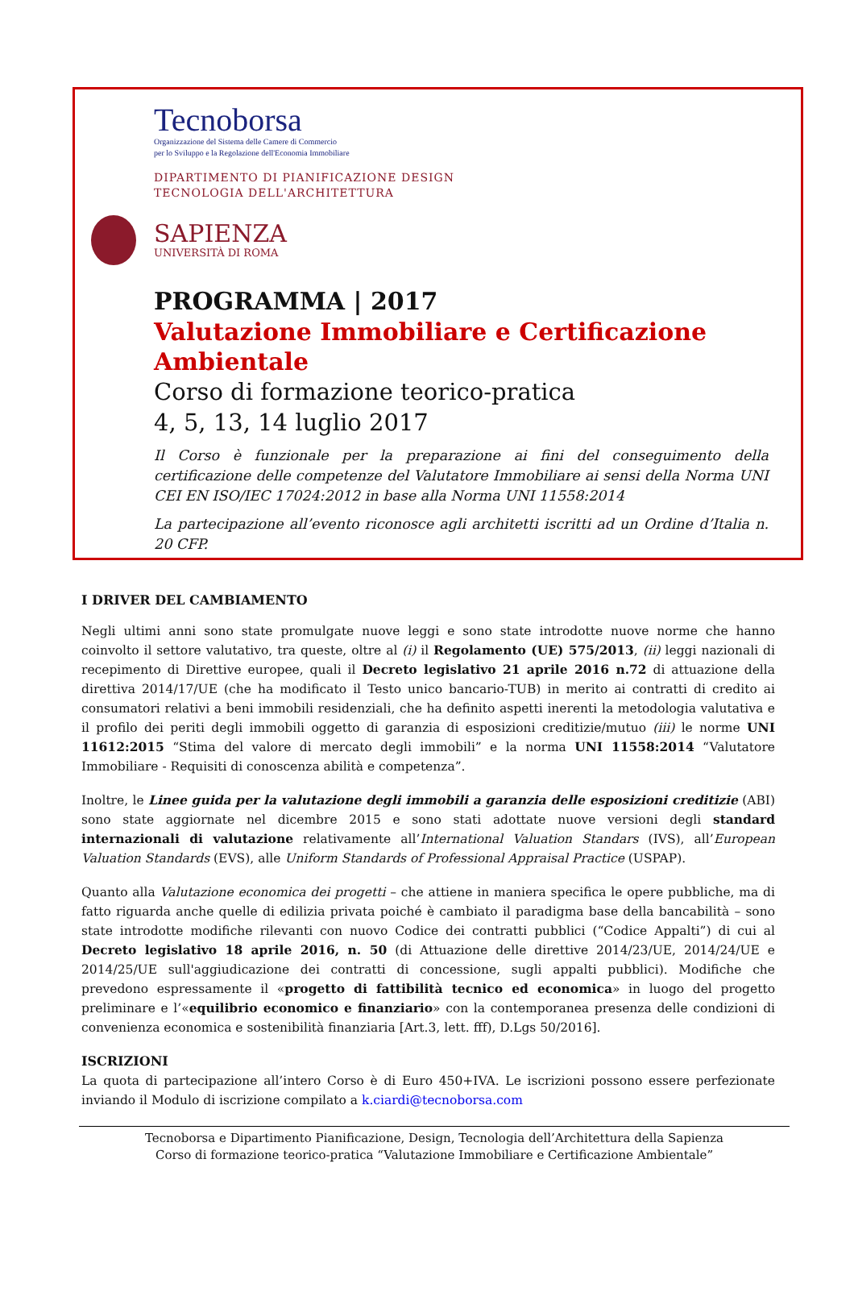Tecnoborsa
Organizzazione del Sistema delle Camere di Commercio
per lo Sviluppo e la Regolazione dell'Economia Immobiliare
DIPARTIMENTO DI PIANIFICAZIONE DESIGN
TECNOLOGIA DELL'ARCHITETTURA
SAPIENZA
UNIVERSITÀ DI ROMA
PROGRAMMA | 2017
Valutazione Immobiliare e Certificazione Ambientale
Corso di formazione teorico-pratica
4, 5, 13, 14 luglio 2017
Il Corso è funzionale per la preparazione ai fini del conseguimento della certificazione delle competenze del Valutatore Immobiliare ai sensi della Norma UNI CEI EN ISO/IEC 17024:2012 in base alla Norma UNI 11558:2014
La partecipazione all’evento riconosce agli architetti iscritti ad un Ordine d’Italia n. 20 CFP.
I DRIVER DEL CAMBIAMENTO
Negli ultimi anni sono state promulgate nuove leggi e sono state introdotte nuove norme che hanno coinvolto il settore valutativo, tra queste, oltre al (i) il Regolamento (UE) 575/2013, (ii) leggi nazionali di recepimento di Direttive europee, quali il Decreto legislativo 21 aprile 2016 n.72 di attuazione della direttiva 2014/17/UE (che ha modificato il Testo unico bancario-TUB) in merito ai contratti di credito ai consumatori relativi a beni immobili residenziali, che ha definito aspetti inerenti la metodologia valutativa e il profilo dei periti degli immobili oggetto di garanzia di esposizioni creditizie/mutuo (iii) le norme UNI 11612:2015 “Stima del valore di mercato degli immobili” e la norma UNI 11558:2014 “Valutatore Immobiliare - Requisiti di conoscenza abilità e competenza”.
Inoltre, le Linee guida per la valutazione degli immobili a garanzia delle esposizioni creditizie (ABI) sono state aggiornate nel dicembre 2015 e sono stati adottate nuove versioni degli standard internazionali di valutazione relativamente all’International Valuation Standars (IVS), all’European Valuation Standards (EVS), alle Uniform Standards of Professional Appraisal Practice (USPAP).
Quanto alla Valutazione economica dei progetti – che attiene in maniera specifica le opere pubbliche, ma di fatto riguarda anche quelle di edilizia privata poiché è cambiato il paradigma base della bancabilità – sono state introdotte modifiche rilevanti con nuovo Codice dei contratti pubblici (“Codice Appalti”) di cui al Decreto legislativo 18 aprile 2016, n. 50 (di Attuazione delle direttive 2014/23/UE, 2014/24/UE e 2014/25/UE sull'aggiudicazione dei contratti di concessione, sugli appalti pubblici). Modifiche che prevedono espressamente il «progetto di fattibilità tecnico ed economica» in luogo del progetto preliminare e l’«equilibrio economico e finanziario» con la contemporanea presenza delle condizioni di convenienza economica e sostenibilità finanziaria [Art.3, lett. fff), D.Lgs 50/2016].
ISCRIZIONI
La quota di partecipazione all’intero Corso è di Euro 450+IVA. Le iscrizioni possono essere perfezionate inviando il Modulo di iscrizione compilato a k.ciardi@tecnoborsa.com
Tecnoborsa e Dipartimento Pianificazione, Design, Tecnologia dell’Architettura della Sapienza
Corso di formazione teorico-pratica “Valutazione Immobiliare e Certificazione Ambientale”